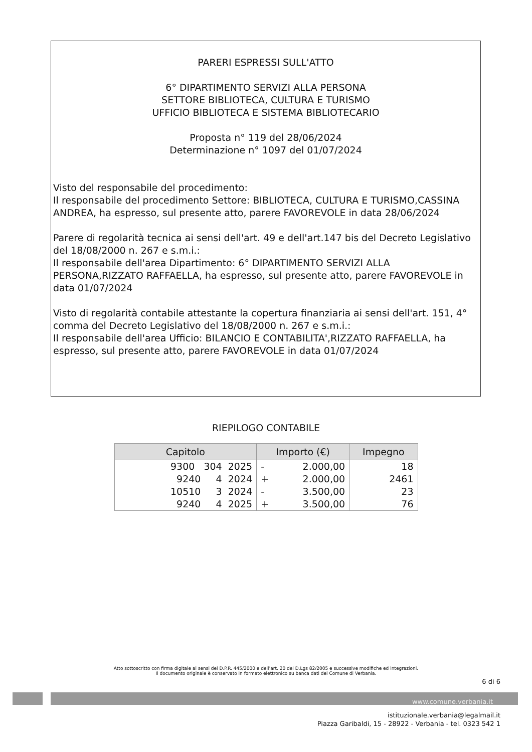PARERI ESPRESSI SULL'ATTO
6° DIPARTIMENTO SERVIZI ALLA PERSONA
SETTORE BIBLIOTECA, CULTURA E TURISMO
UFFICIO BIBLIOTECA E SISTEMA BIBLIOTECARIO
Proposta n° 119 del 28/06/2024
Determinazione n° 1097 del 01/07/2024
Visto del responsabile del procedimento:
Il responsabile del procedimento Settore: BIBLIOTECA, CULTURA E TURISMO,CASSINA ANDREA, ha espresso, sul presente atto, parere FAVOREVOLE in data 28/06/2024
Parere di regolarità tecnica ai sensi dell'art. 49 e dell'art.147 bis del Decreto Legislativo del 18/08/2000 n. 267 e s.m.i.:
Il responsabile dell'area Dipartimento: 6° DIPARTIMENTO SERVIZI ALLA PERSONA,RIZZATO RAFFAELLA, ha espresso, sul presente atto, parere FAVOREVOLE in data 01/07/2024
Visto di regolarità contabile attestante la copertura finanziaria ai sensi dell'art. 151, 4° comma del Decreto Legislativo del 18/08/2000 n. 267 e s.m.i.:
Il responsabile dell'area Ufficio: BILANCIO E CONTABILITA',RIZZATO RAFFAELLA, ha espresso, sul presente atto, parere FAVOREVOLE in data 01/07/2024
RIEPILOGO CONTABILE
| Capitolo | Importo (€) | Impegno |
| --- | --- | --- |
| 9300 304 2025 | - 2.000,00 | 18 |
| 9240 4 2024 | + 2.000,00 | 2461 |
| 10510 3 2024 | - 3.500,00 | 23 |
| 9240 4 2025 | + 3.500,00 | 76 |
Atto sottoscritto con firma digitale ai sensi del D.P.R. 445/2000 e dell’art. 20 del D.Lgs 82/2005 e successive modifiche ed integrazioni.
Il documento originale è conservato in formato elettronico su banca dati del Comune di Verbania.
6 di 6
www.comune.verbania.it
istituzionale.verbania@legalmail.it
Piazza Garibaldi, 15 - 28922 - Verbania - tel. 0323 542 1